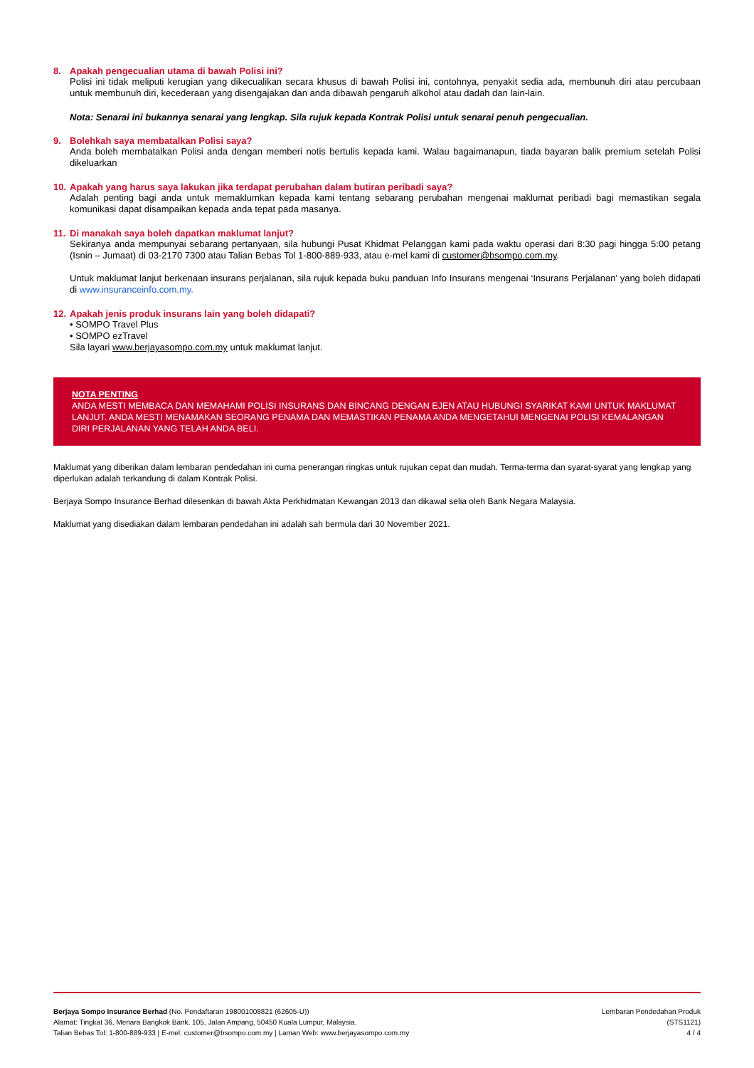8. Apakah pengecualian utama di bawah Polisi ini?
Polisi ini tidak meliputi kerugian yang dikecualikan secara khusus di bawah Polisi ini, contohnya, penyakit sedia ada, membunuh diri atau percubaan untuk membunuh diri, kecederaan yang disengajakan dan anda dibawah pengaruh alkohol atau dadah dan lain-lain.
Nota: Senarai ini bukannya senarai yang lengkap. Sila rujuk kepada Kontrak Polisi untuk senarai penuh pengecualian.
9. Bolehkah saya membatalkan Polisi saya?
Anda boleh membatalkan Polisi anda dengan memberi notis bertulis kepada kami. Walau bagaimanapun, tiada bayaran balik premium setelah Polisi dikeluarkan
10. Apakah yang harus saya lakukan jika terdapat perubahan dalam butiran peribadi saya?
Adalah penting bagi anda untuk memaklumkan kepada kami tentang sebarang perubahan mengenai maklumat peribadi bagi memastikan segala komunikasi dapat disampaikan kepada anda tepat pada masanya.
11. Di manakah saya boleh dapatkan maklumat lanjut?
Sekiranya anda mempunyai sebarang pertanyaan, sila hubungi Pusat Khidmat Pelanggan kami pada waktu operasi dari 8:30 pagi hingga 5:00 petang (Isnin – Jumaat) di 03-2170 7300 atau Talian Bebas Tol 1-800-889-933, atau e-mel kami di customer@bsompo.com.my.
Untuk maklumat lanjut berkenaan insurans perjalanan, sila rujuk kepada buku panduan Info Insurans mengenai ‘Insurans Perjalanan’ yang boleh didapati di www.insuranceinfo.com.my.
12. Apakah jenis produk insurans lain yang boleh didapati?
• SOMPO Travel Plus
• SOMPO ezTravel
Sila layari www.berjayasompo.com.my untuk maklumat lanjut.
NOTA PENTING
ANDA MESTI MEMBACA DAN MEMAHAMI POLISI INSURANS DAN BINCANG DENGAN EJEN ATAU HUBUNGI SYARIKAT KAMI UNTUK MAKLUMAT LANJUT. ANDA MESTI MENAMAKAN SEORANG PENAMA DAN MEMASTIKAN PENAMA ANDA MENGETAHUI MENGENAI POLISI KEMALANGAN DIRI PERJALANAN YANG TELAH ANDA BELI.
Maklumat yang diberikan dalam lembaran pendedahan ini cuma penerangan ringkas untuk rujukan cepat dan mudah. Terma-terma dan syarat-syarat yang lengkap yang diperlukan adalah terkandung di dalam Kontrak Polisi.
Berjaya Sompo Insurance Berhad dilesenkan di bawah Akta Perkhidmatan Kewangan 2013 dan dikawal selia oleh Bank Negara Malaysia.
Maklumat yang disediakan dalam lembaran pendedahan ini adalah sah bermula dari 30 November 2021.
Berjaya Sompo Insurance Berhad (No. Pendaftaran 198001008821 (62605-U))
Alamat: Tingkat 36, Menara Bangkok Bank, 105, Jalan Ampang, 50450 Kuala Lumpur, Malaysia.
Talian Bebas Tol: 1-800-889-933 | E-mel: customer@bsompo.com.my | Laman Web: www.berjayasompo.com.my
Lembaran Pendedahan Produk
(STS1121)
4 / 4